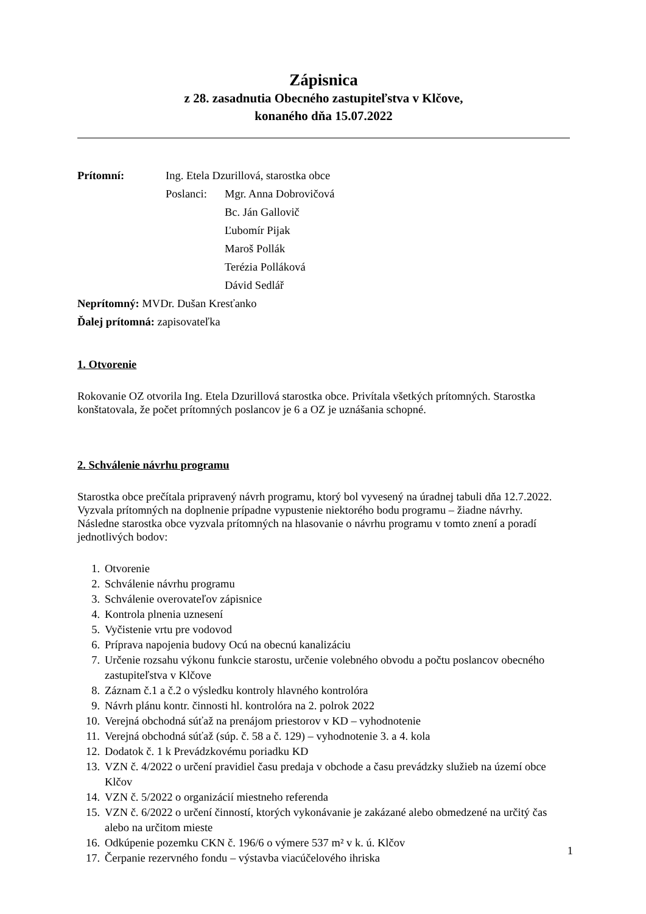Zápisnica
z 28. zasadnutia Obecného zastupiteľstva v Klčove,
konaného dňa 15.07.2022
Prítomní: Ing. Etela Dzurillová, starostka obce
Poslanci:
Mgr. Anna Dobrovičová
Bc. Ján Gallovič
Ľubomír Pijak
Maroš Pollák
Terézia Polláková
Dávid Sedlář
Neprítomný: MVDr. Dušan Kresťanko
Ďalej prítomná: zapisovateľka
1. Otvorenie
Rokovanie OZ otvorila Ing. Etela Dzurillová starostka obce. Privítala všetkých prítomných. Starostka konštatovala, že počet prítomných poslancov je 6 a OZ je uznášania schopné.
2. Schválenie návrhu programu
Starostka obce prečítala pripravený návrh programu, ktorý bol vyvesený na úradnej tabuli dňa 12.7.2022. Vyzvala prítomných na doplnenie prípadne vypustenie niektorého bodu programu – žiadne návrhy.
Následne starostka obce vyzvala prítomných na hlasovanie o návrhu programu v tomto znení a poradí jednotlivých bodov:
1. Otvorenie
2. Schválenie návrhu programu
3. Schválenie overovateľov zápisnice
4. Kontrola plnenia uznesení
5. Vyčistenie vrtu pre vodovod
6. Príprava napojenia budovy Ocú na obecnú kanalizáciu
7. Určenie rozsahu výkonu funkcie starostu, určenie volebného obvodu a počtu poslancov obecného zastupiteľstva v Klčove
8. Záznam č.1 a č.2 o výsledku kontroly hlavného kontrolóra
9. Návrh plánu kontr. činnosti hl. kontrolóra na 2. polrok 2022
10. Verejná obchodná súťaž na prenájom priestorov v KD – vyhodnotenie
11. Verejná obchodná súťaž (súp. č. 58 a č. 129) – vyhodnotenie 3. a 4. kola
12. Dodatok č. 1 k Prevádzkovému poriadku KD
13. VZN č. 4/2022 o určení pravidiel času predaja v obchode a času prevádzky služieb na území obce Klčov
14. VZN č. 5/2022 o organizácií miestneho referenda
15. VZN č. 6/2022 o určení činností, ktorých vykonávanie je zakázané alebo obmedzené na určitý čas alebo na určitom mieste
16. Odkúpenie pozemku CKN č. 196/6 o výmere 537 m² v k. ú. Klčov
17. Čerpanie rezervného fondu – výstavba viacúčelového ihriska
1